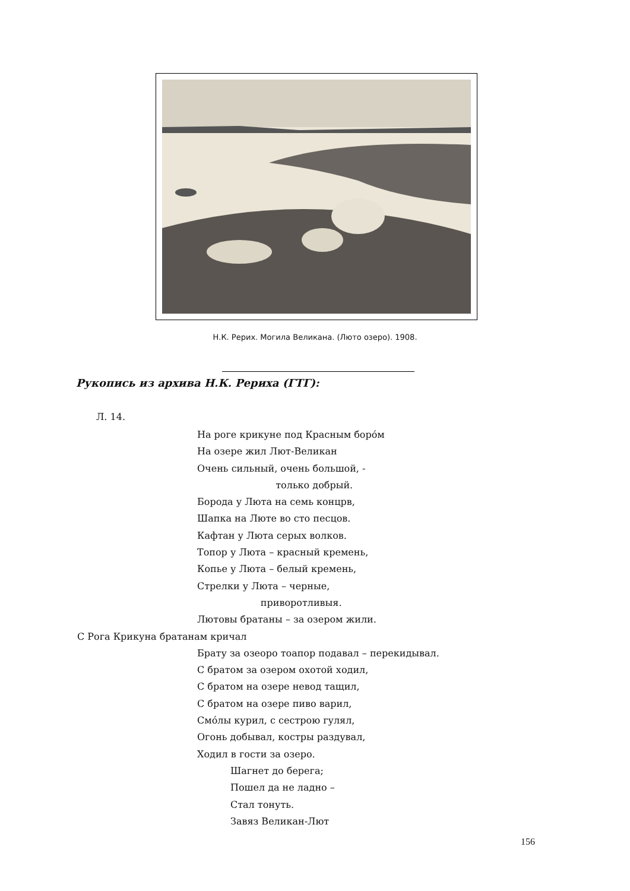Н.К. Рерих. Могила Великана. (Люто озеро). 1908.
Рукопись из архива Н.К. Рериха (ГТГ):
Л. 14.
На роге крикуне под Красным боро́м
На озере жил Лют-Великан
Очень сильный, очень большой, -
только добрый.
Борода у Люта на семь концрв,
Шапка на Люте во сто песцов.
Кафтан у Люта серых волков.
Топор у Люта – красный кремень,
Копье у Люта – белый кремень,
Стрелки у Люта – черные,
приворотливыя.
Лютовы братаны – за озером жили.
С Рога Крикуна братанам кричал
Брату за озеоро тоапор подавал – перекидывал.
С братом за озером охотой ходил,
С братом на озере невод тащил,
С братом на озере пиво варил,
Смо́лы курил, с сестрою гулял,
Огонь добывал, костры раздувал,
Ходил в гости за озеро.
Шагнет до берега;
Пошел да не ладно –
Стал тонуть.
Завяз Великан-Лют
156